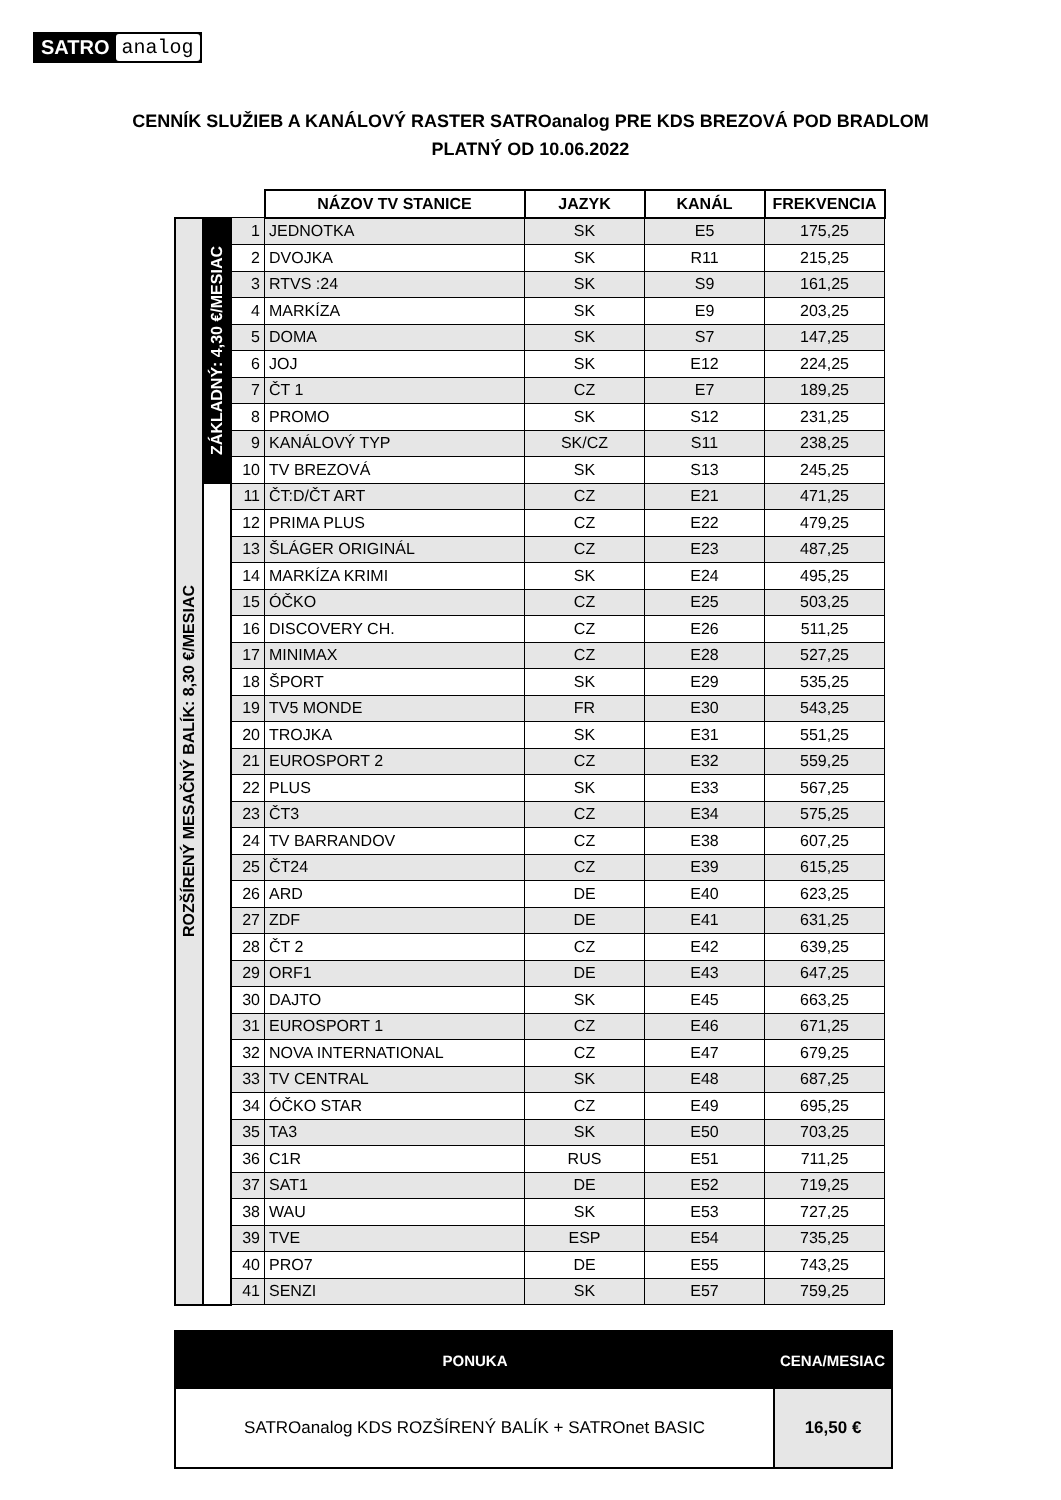SATRO analog
CENNÍK SLUŽIEB A KANÁLOVÝ RASTER SATROanalog PRE KDS BREZOVÁ POD BRADLOM
PLATNÝ OD 10.06.2022
| | | | NÁZOV TV STANICE | JAZYK | KANÁL | FREKVENCIA |
| ROZŠÍRENÝ MESAČNÝ BALÍK: 8,30 €/MESIAC | ZÁKLADNÝ: 4,30 €/MESIAC | 1 | JEDNOTKA | SK | E5 | 175,25 |
| | | 2 | DVOJKA | SK | R11 | 215,25 |
| | | 3 | RTVS :24 | SK | S9 | 161,25 |
| | | 4 | MARKÍZA | SK | E9 | 203,25 |
| | | 5 | DOMA | SK | S7 | 147,25 |
| | | 6 | JOJ | SK | E12 | 224,25 |
| | | 7 | ČT 1 | CZ | E7 | 189,25 |
| | | 8 | PROMO | SK | S12 | 231,25 |
| | | 9 | KANÁLOVÝ TYP | SK/CZ | S11 | 238,25 |
| | | 10 | TV BREZOVÁ | SK | S13 | 245,25 |
| | | 11 | ČT:D/ČT ART | CZ | E21 | 471,25 |
| | | 12 | PRIMA PLUS | CZ | E22 | 479,25 |
| | | 13 | ŠLÁGER ORIGINÁL | CZ | E23 | 487,25 |
| | | 14 | MARKÍZA KRIMI | SK | E24 | 495,25 |
| | | 15 | ÓČKO | CZ | E25 | 503,25 |
| | | 16 | DISCOVERY CH. | CZ | E26 | 511,25 |
| | | 17 | MINIMAX | CZ | E28 | 527,25 |
| | | 18 | ŠPORT | SK | E29 | 535,25 |
| | | 19 | TV5 MONDE | FR | E30 | 543,25 |
| | | 20 | TROJKA | SK | E31 | 551,25 |
| | | 21 | EUROSPORT 2 | CZ | E32 | 559,25 |
| | | 22 | PLUS | SK | E33 | 567,25 |
| | | 23 | ČT3 | CZ | E34 | 575,25 |
| | | 24 | TV BARRANDOV | CZ | E38 | 607,25 |
| | | 25 | ČT24 | CZ | E39 | 615,25 |
| | | 26 | ARD | DE | E40 | 623,25 |
| | | 27 | ZDF | DE | E41 | 631,25 |
| | | 28 | ČT 2 | CZ | E42 | 639,25 |
| | | 29 | ORF1 | DE | E43 | 647,25 |
| | | 30 | DAJTO | SK | E45 | 663,25 |
| | | 31 | EUROSPORT 1 | CZ | E46 | 671,25 |
| | | 32 | NOVA INTERNATIONAL | CZ | E47 | 679,25 |
| | | 33 | TV CENTRAL | SK | E48 | 687,25 |
| | | 34 | ÓČKO STAR | CZ | E49 | 695,25 |
| | | 35 | TA3 | SK | E50 | 703,25 |
| | | 36 | C1R | RUS | E51 | 711,25 |
| | | 37 | SAT1 | DE | E52 | 719,25 |
| | | 38 | WAU | SK | E53 | 727,25 |
| | | 39 | TVE | ESP | E54 | 735,25 |
| | | 40 | PRO7 | DE | E55 | 743,25 |
| | | 41 | SENZI | SK | E57 | 759,25 |
| PONUKA | CENA/MESIAC |
| --- | --- |
| SATROanalog KDS ROZŠÍRENÝ BALÍK + SATROnet BASIC | 16,50 € |